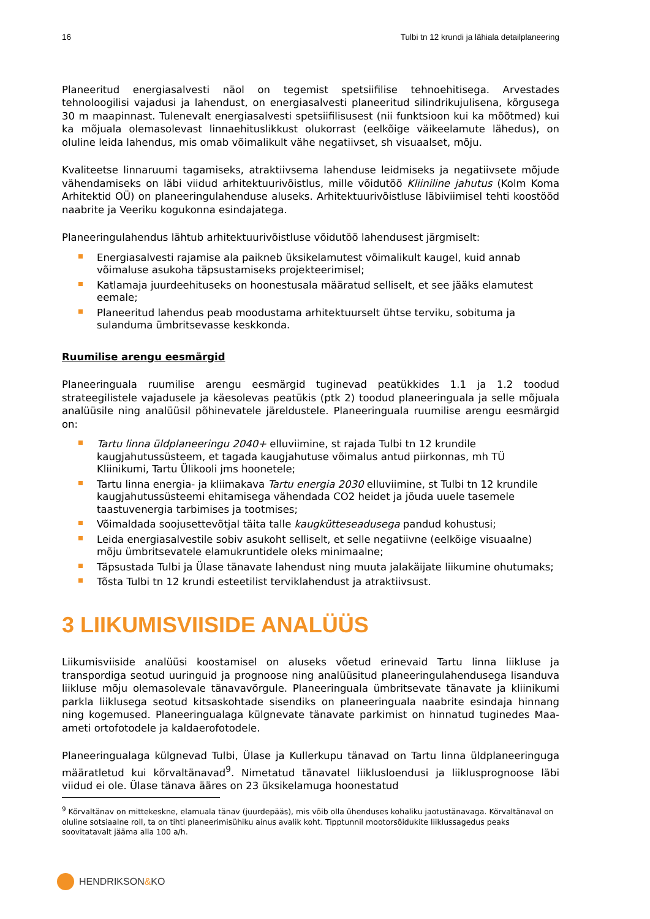16 Tulbi tn 12 krundi ja lähiala detailplaneering
Planeeritud energiasalvesti näol on tegemist spetsiifilise tehnoehitisega. Arvestades tehnoloogilisi vajadusi ja lahendust, on energiasalvesti planeeritud silindrikujulisena, kõrgusega 30 m maapinnast. Tulenevalt energiasalvesti spetsiifilisusest (nii funktsioon kui ka mõõtmed) kui ka mõjuala olemasolevast linnaehituslikkust olukorrast (eelkõige väikeelamute lähedus), on oluline leida lahendus, mis omab võimalikult vähe negatiivset, sh visuaalset, mõju.
Kvaliteetse linnaruumi tagamiseks, atraktiivsema lahenduse leidmiseks ja negatiivsete mõjude vähendamiseks on läbi viidud arhitektuurivõistlus, mille võidutöö Kliiniline jahutus (Kolm Koma Arhitektid OÜ) on planeeringulahenduse aluseks. Arhitektuurivõistluse läbiviimisel tehti koostööd naabrite ja Veeriku kogukonna esindajatega.
Planeeringulahendus lähtub arhitektuurivõistluse võidutöö lahendusest järgmiselt:
Energiasalvesti rajamise ala paikneb üksikelamutest võimalikult kaugel, kuid annab võimaluse asukoha täpsustamiseks projekteerimisel;
Katlamaja juurdeehituseks on hoonestusala määratud selliselt, et see jääks elamutest eemale;
Planeeritud lahendus peab moodustama arhitektuurselt ühtse terviku, sobituma ja sulanduma ümbritsevasse keskkonda.
Ruumilise arengu eesmärgid
Planeeringuala ruumilise arengu eesmärgid tuginevad peatükkides 1.1 ja 1.2 toodud strateegilistele vajadusele ja käesolevas peatükis (ptk 2) toodud planeeringuala ja selle mõjuala analüüsile ning analüüsil põhinevatele järeldustele. Planeeringuala ruumilise arengu eesmärgid on:
Tartu linna üldplaneeringu 2040+ elluviimine, st rajada Tulbi tn 12 krundile kaugjahutussüsteem, et tagada kaugjahutuse võimalus antud piirkonnas, mh TÜ Kliinikumi, Tartu Ülikooli jms hoonetele;
Tartu linna energia- ja kliimakava Tartu energia 2030 elluviimine, st Tulbi tn 12 krundile kaugjahutussüsteemi ehitamisega vähendada CO2 heidet ja jõuda uuele tasemele taastuvenergia tarbimises ja tootmises;
Võimaldada soojusettevõtjal täita talle kaugkütteseadusega pandud kohustusi;
Leida energiasalvestile sobiv asukoht selliselt, et selle negatiivne (eelkõige visuaalne) mõju ümbritsevatele elamukruntidele oleks minimaalne;
Täpsustada Tulbi ja Ülase tänavate lahendust ning muuta jalakäijate liikumine ohutumaks;
Tõsta Tulbi tn 12 krundi esteetilist terviklahendust ja atraktiivsust.
3 LIIKUMISVIISIDE ANALÜÜS
Liikumisviiside analüüsi koostamisel on aluseks võetud erinevaid Tartu linna liikluse ja transpordiga seotud uuringuid ja prognoose ning analüüsitud planeeringulahendusega lisanduva liikluse mõju olemasolevale tänavavõrgule. Planeeringuala ümbritsevate tänavate ja kliinikumi parkla liiklusega seotud kitsaskohtade sisendiks on planeeringuala naabrite esindaja hinnang ning kogemused. Planeeringualaga külgnevate tänavate parkimist on hinnatud tuginedes Maa-ameti ortofotodele ja kaldaerofotodele.
Planeeringualaga külgnevad Tulbi, Ülase ja Kullerkupu tänavad on Tartu linna üldplaneeringuga määratletud kui kõrvaltänavad<sup>9</sup>. Nimetatud tänavatel liiklusloendusi ja liiklusprognoose läbi viidud ei ole. Ülase tänava ääres on 23 üksikelamuga hoonestatud
<sup>9</sup> Kõrvaltänav on mittekeskne, elamuala tänav (juurdepääs), mis võib olla ühenduses kohaliku jaotustänavaga. Kõrvaltänaval on oluline sotsiaalne roll, ta on tihti planeerimisühiku ainus avalik koht. Tipptunnil mootorsõidukite liiklussagedus peaks soovitatavalt jääma alla 100 a/h.
HENDRIKSON & KO